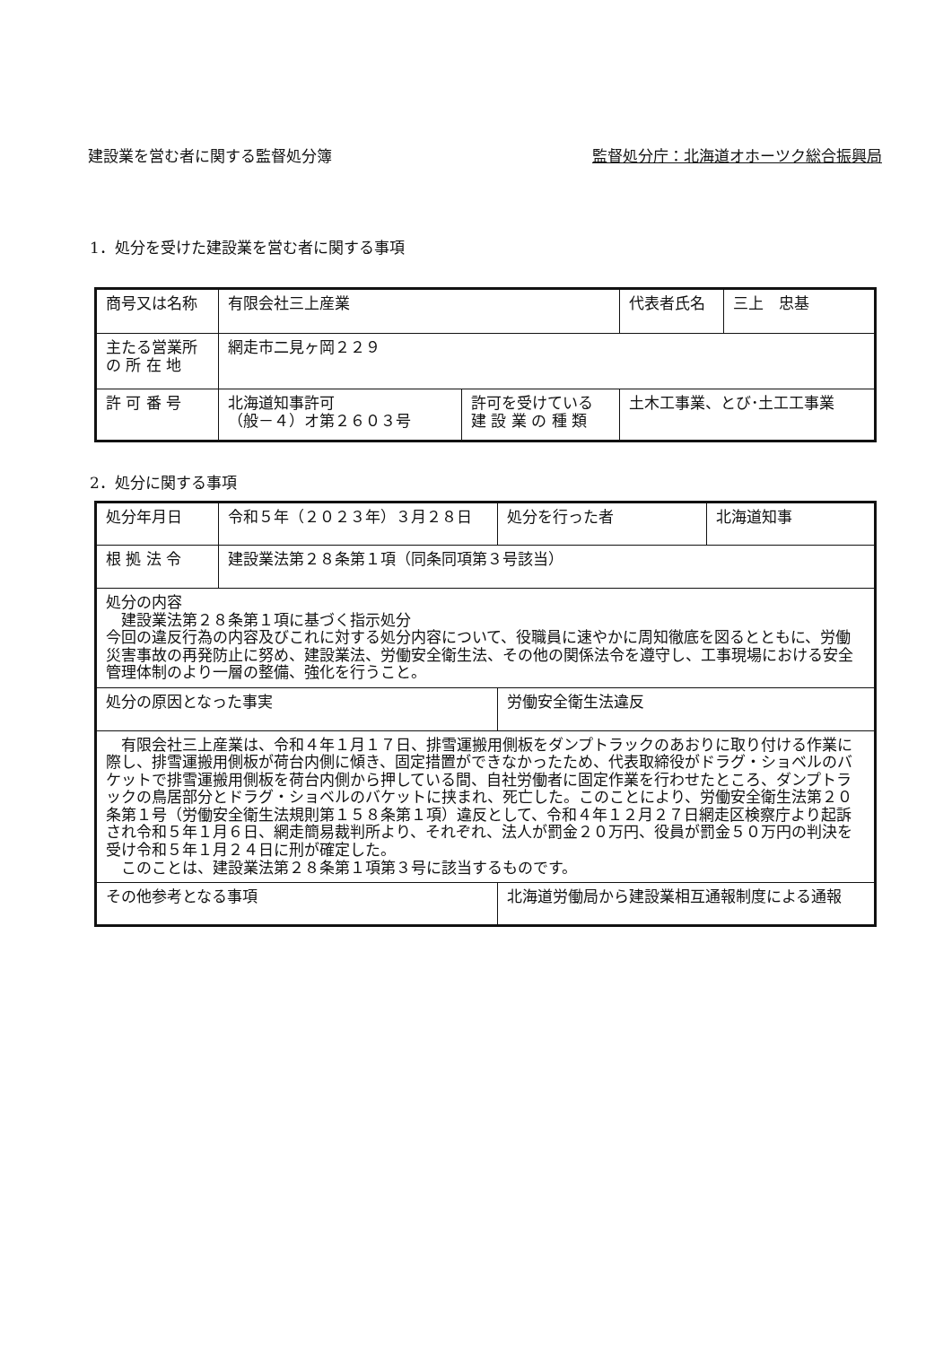建設業を営む者に関する監督処分簿 監督処分庁：北海道オホーツク総合振興局
1．処分を受けた建設業を営む者に関する事項
| 商号又は名称 | 有限会社三上産業 | | 代表者氏名 | 三上 忠基 |
| 主たる営業所 の 所 在 地 | 網走市二見ヶ岡２２９ | | | |
| 許 可 番 号 | 北海道知事許可 （般－４）オ第２６０３号 | 許可を受けている 建 設 業 の 種 類 | 土木工事業、とび･土工工事業 | |
2．処分に関する事項
| 処分年月日 | 令和５年（２０２３年）３月２８日 | | 処分を行った者 | 北海道知事 |
| 根 拠 法 令 | 建設業法第２８条第１項（同条同項第３号該当） | | | |
| 処分の内容 建設業法第２８条第１項に基づく指示処分 今回の違反行為の内容及びこれに対する処分内容について、役職員に速やかに周知徹底を図るとともに、労働災害事故の再発防止に努め、建設業法、労働安全衛生法、その他の関係法令を遵守し、工事現場における安全管理体制のより一層の整備、強化を行うこと。 | | | | |
| 処分の原因となった事実 | | 労働安全衛生法違反 | | |
| 有限会社三上産業は、令和４年１月１７日、排雪運搬用側板をダンプトラックのあおりに取り付ける作業に際し、排雪運搬用側板が荷台内側に傾き、固定措置ができなかったため、代表取締役がドラグ・ショベルのバケットで排雪運搬用側板を荷台内側から押している間、自社労働者に固定作業を行わせたところ、ダンプトラックの鳥居部分とドラグ・ショベルのバケットに挟まれ、死亡した。このことにより、労働安全衛生法第２０条第１号（労働安全衛生法規則第１５８条第１項）違反として、令和４年１２月２７日網走区検察庁より起訴され令和５年１月６日、網走簡易裁判所より、それぞれ、法人が罰金２０万円、役員が罰金５０万円の判決を受け令和５年１月２４日に刑が確定した。 このことは、建設業法第２８条第１項第３号に該当するものです。 | | | | |
| その他参考となる事項 | | 北海道労働局から建設業相互通報制度による通報 | | |